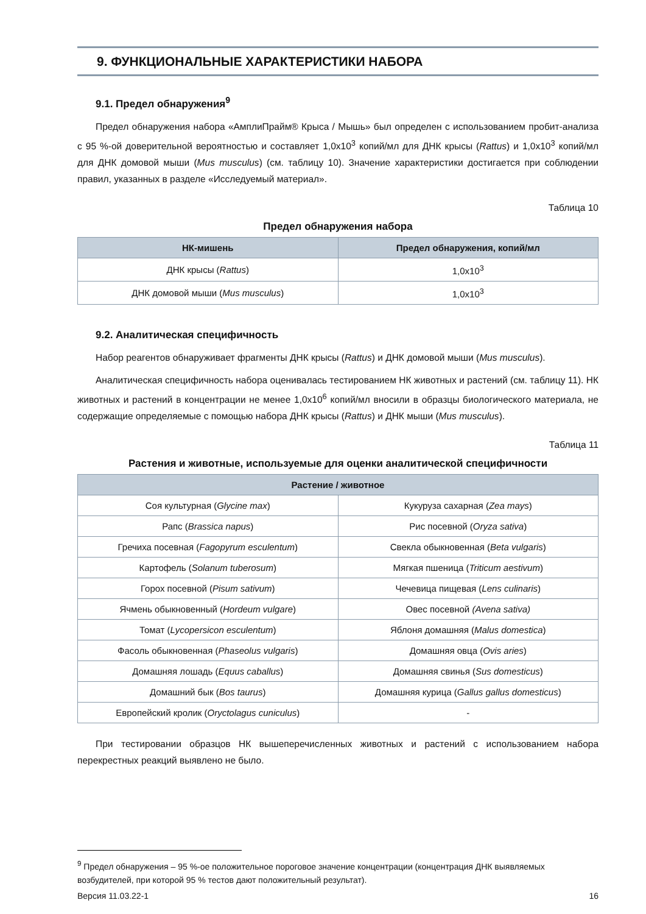9. ФУНКЦИОНАЛЬНЫЕ ХАРАКТЕРИСТИКИ НАБОРА
9.1. Предел обнаружения<sup>9</sup>
Предел обнаружения набора «АмплиПрайм® Крыса / Мышь» был определен с использованием пробит-анализа с 95 %-ой доверительной вероятностью и составляет 1,0x10<sup>3</sup> копий/мл для ДНК крысы (Rattus) и 1,0x10<sup>3</sup> копий/мл для ДНК домовой мыши (Mus musculus) (см. таблицу 10). Значение характеристики достигается при соблюдении правил, указанных в разделе «Исследуемый материал».
Таблица 10
Предел обнаружения набора
| НК-мишень | Предел обнаружения, копий/мл |
| --- | --- |
| ДНК крысы ( Rattus ) | 1,0x10<sup>3</sup> |
| ДНК домовой мыши ( Mus musculus ) | 1,0x10<sup>3</sup> |
9.2. Аналитическая специфичность
Набор реагентов обнаруживает фрагменты ДНК крысы (Rattus) и ДНК домовой мыши (Mus musculus).
Аналитическая специфичность набора оценивалась тестированием НК животных и растений (см. таблицу 11). НК животных и растений в концентрации не менее 1,0x10<sup>6</sup> копий/мл вносили в образцы биологического материала, не содержащие определяемые с помощью набора ДНК крысы (Rattus) и ДНК мыши (Mus musculus).
Таблица 11
Растения и животные, используемые для оценки аналитической специфичности
| Растение / животное | |
| --- | --- |
| Соя культурная ( Glycine max ) | Кукуруза сахарная ( Zea mays ) |
| Рапс ( Brassica napus ) | Рис посевной ( Oryza sativa ) |
| Гречиха посевная ( Fagopyrum esculentum ) | Свекла обыкновенная ( Beta vulgaris ) |
| Картофель ( Solanum tuberosum ) | Мягкая пшеница ( Triticum aestivum ) |
| Горох посевной ( Pisum sativum ) | Чечевица пищевая ( Lens culinaris ) |
| Ячмень обыкновенный ( Hordeum vulgare ) | Овес посевной (Avena sativa) |
| Томат ( Lycopersicon esculentum ) | Яблоня домашняя ( Malus domestica ) |
| Фасоль обыкновенная ( Phaseolus vulgaris ) | Домашняя овца ( Ovis aries ) |
| Домашняя лошадь ( Equus caballus ) | Домашняя свинья ( Sus domesticus ) |
| Домашний бык ( Bos taurus ) | Домашняя курица ( Gallus gallus domesticus ) |
| Европейский кролик ( Oryctolagus cuniculus ) | - |
При тестировании образцов НК вышеперечисленных животных и растений с использованием набора перекрестных реакций выявлено не было.
<sup>9</sup> Предел обнаружения – 95 %-ое положительное пороговое значение концентрации (концентрация ДНК выявляемых возбудителей, при которой 95 % тестов дают положительный результат).
Версия 11.03.22-1 16